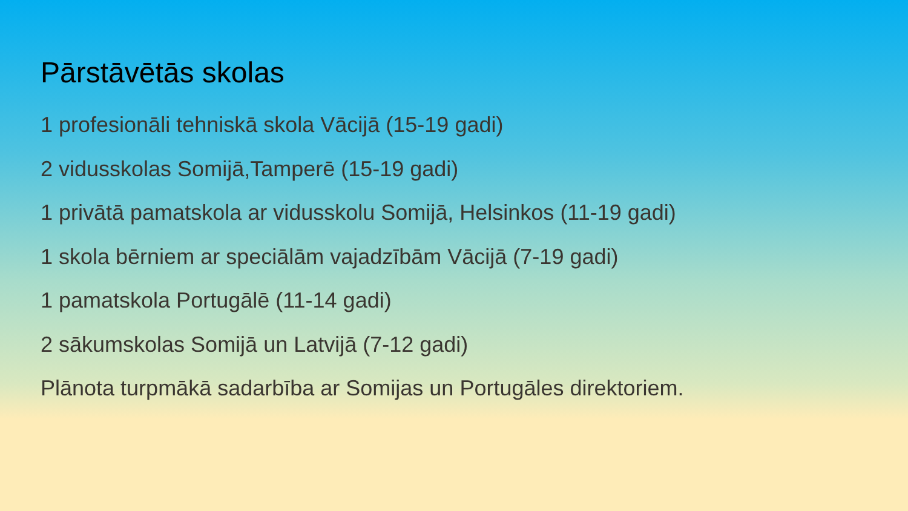Pārstāvētās skolas
1 profesionāli tehniskā skola Vācijā (15-19 gadi)
2 vidusskolas Somijā,Tamperē (15-19 gadi)
1 privātā pamatskola ar vidusskolu Somijā, Helsinkos (11-19 gadi)
1 skola bērniem ar speciālām vajadzībām Vācijā (7-19 gadi)
1 pamatskola Portugālē (11-14 gadi)
2 sākumskolas Somijā un Latvijā (7-12 gadi)
Plānota turpmākā sadarbība ar Somijas un Portugāles direktoriem.